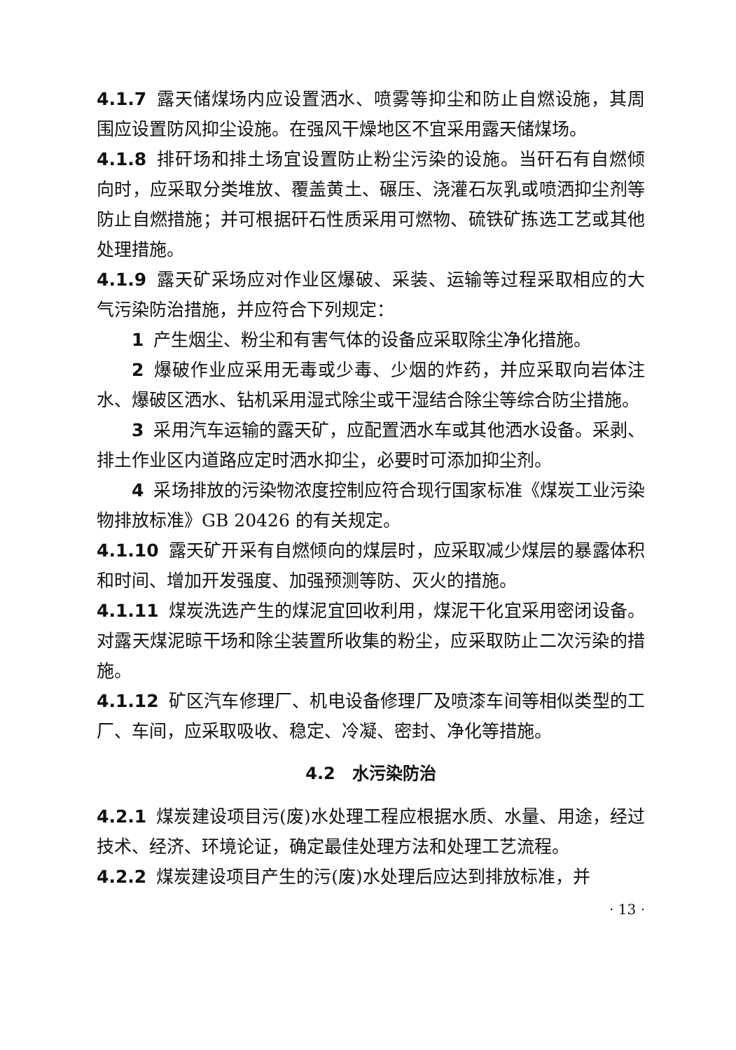4.1.7 露天储煤场内应设置洒水、喷雾等抑尘和防止自燃设施，其周围应设置防风抑尘设施。在强风干燥地区不宜采用露天储煤场。
4.1.8 排矸场和排土场宜设置防止粉尘污染的设施。当矸石有自燃倾向时，应采取分类堆放、覆盖黄土、碾压、浇灌石灰乳或喷洒抑尘剂等防止自燃措施；并可根据矸石性质采用可燃物、硫铁矿拣选工艺或其他处理措施。
4.1.9 露天矿采场应对作业区爆破、采装、运输等过程采取相应的大气污染防治措施，并应符合下列规定：
1 产生烟尘、粉尘和有害气体的设备应采取除尘净化措施。
2 爆破作业应采用无毒或少毒、少烟的炸药，并应采取向岩体注水、爆破区洒水、钻机采用湿式除尘或干湿结合除尘等综合防尘措施。
3 采用汽车运输的露天矿，应配置洒水车或其他洒水设备。采剥、排土作业区内道路应定时洒水抑尘，必要时可添加抑尘剂。
4 采场排放的污染物浓度控制应符合现行国家标准《煤炭工业污染物排放标准》GB 20426 的有关规定。
4.1.10 露天矿开采有自燃倾向的煤层时，应采取减少煤层的暴露体积和时间、增加开发强度、加强预测等防、灭火的措施。
4.1.11 煤炭洗选产生的煤泥宜回收利用，煤泥干化宜采用密闭设备。对露天煤泥晾干场和除尘装置所收集的粉尘，应采取防止二次污染的措施。
4.1.12 矿区汽车修理厂、机电设备修理厂及喷漆车间等相似类型的工厂、车间，应采取吸收、稳定、冷凝、密封、净化等措施。
4.2　水污染防治
4.2.1 煤炭建设项目污(废)水处理工程应根据水质、水量、用途，经过技术、经济、环境论证，确定最佳处理方法和处理工艺流程。
4.2.2 煤炭建设项目产生的污(废)水处理后应达到排放标准，并
· 13 ·